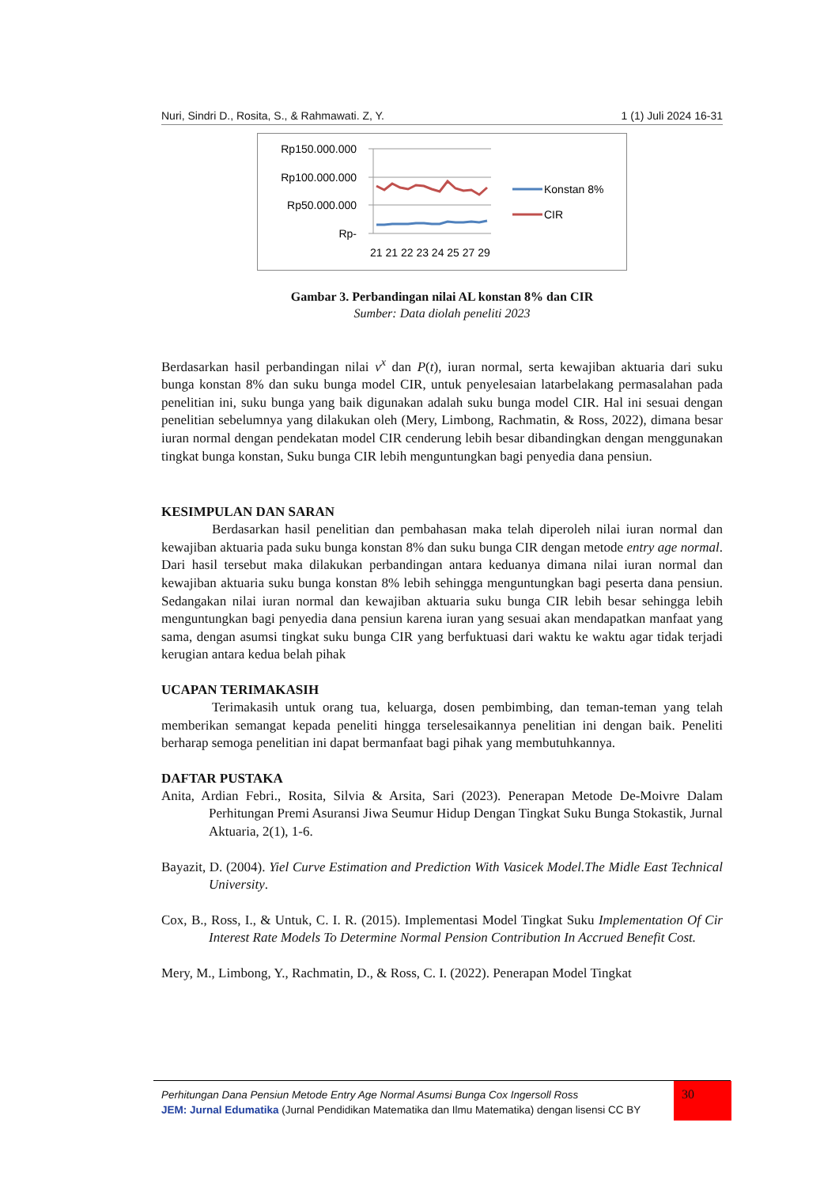Nuri, Sindri D., Rosita, S., & Rahmawati. Z, Y. 1 (1) Juli 2024 16-31
Rp150.000.000
Rp100.000.000
Rp50.000.000
Rp-
21 21 22 23 24 25 27 29
Konstan 8%
CIR
Gambar 3. Perbandingan nilai AL konstan 8% dan CIR
Sumber: Data diolah peneliti 2023
Berdasarkan hasil perbandingan nilai v<sup>x</sup> dan P(t), iuran normal, serta kewajiban aktuaria dari suku bunga konstan 8% dan suku bunga model CIR, untuk penyelesaian latarbelakang permasalahan pada penelitian ini, suku bunga yang baik digunakan adalah suku bunga model CIR. Hal ini sesuai dengan penelitian sebelumnya yang dilakukan oleh (Mery, Limbong, Rachmatin, & Ross, 2022), dimana besar iuran normal dengan pendekatan model CIR cenderung lebih besar dibandingkan dengan menggunakan tingkat bunga konstan, Suku bunga CIR lebih menguntungkan bagi penyedia dana pensiun.
KESIMPULAN DAN SARAN
Berdasarkan hasil penelitian dan pembahasan maka telah diperoleh nilai iuran normal dan kewajiban aktuaria pada suku bunga konstan 8% dan suku bunga CIR dengan metode entry age normal. Dari hasil tersebut maka dilakukan perbandingan antara keduanya dimana nilai iuran normal dan kewajiban aktuaria suku bunga konstan 8% lebih sehingga menguntungkan bagi peserta dana pensiun. Sedangakan nilai iuran normal dan kewajiban aktuaria suku bunga CIR lebih besar sehingga lebih menguntungkan bagi penyedia dana pensiun karena iuran yang sesuai akan mendapatkan manfaat yang sama, dengan asumsi tingkat suku bunga CIR yang berfuktuasi dari waktu ke waktu agar tidak terjadi kerugian antara kedua belah pihak
UCAPAN TERIMAKASIH
Terimakasih untuk orang tua, keluarga, dosen pembimbing, dan teman-teman yang telah memberikan semangat kepada peneliti hingga terselesaikannya penelitian ini dengan baik. Peneliti berharap semoga penelitian ini dapat bermanfaat bagi pihak yang membutuhkannya.
DAFTAR PUSTAKA
Anita, Ardian Febri., Rosita, Silvia & Arsita, Sari (2023). Penerapan Metode De-Moivre Dalam Perhitungan Premi Asuransi Jiwa Seumur Hidup Dengan Tingkat Suku Bunga Stokastik, Jurnal Aktuaria, 2(1), 1-6.
Bayazit, D. (2004). Yiel Curve Estimation and Prediction With Vasicek Model.The Midle East Technical University.
Cox, B., Ross, I., & Untuk, C. I. R. (2015). Implementasi Model Tingkat Suku Implementation Of Cir Interest Rate Models To Determine Normal Pension Contribution In Accrued Benefit Cost.
Mery, M., Limbong, Y., Rachmatin, D., & Ross, C. I. (2022). Penerapan Model Tingkat
Perhitungan Dana Pensiun Metode Entry Age Normal Asumsi Bunga Cox Ingersoll Ross
JEM: Jurnal Edumatika (Jurnal Pendidikan Matematika dan Ilmu Matematika) dengan lisensi CC BY
30